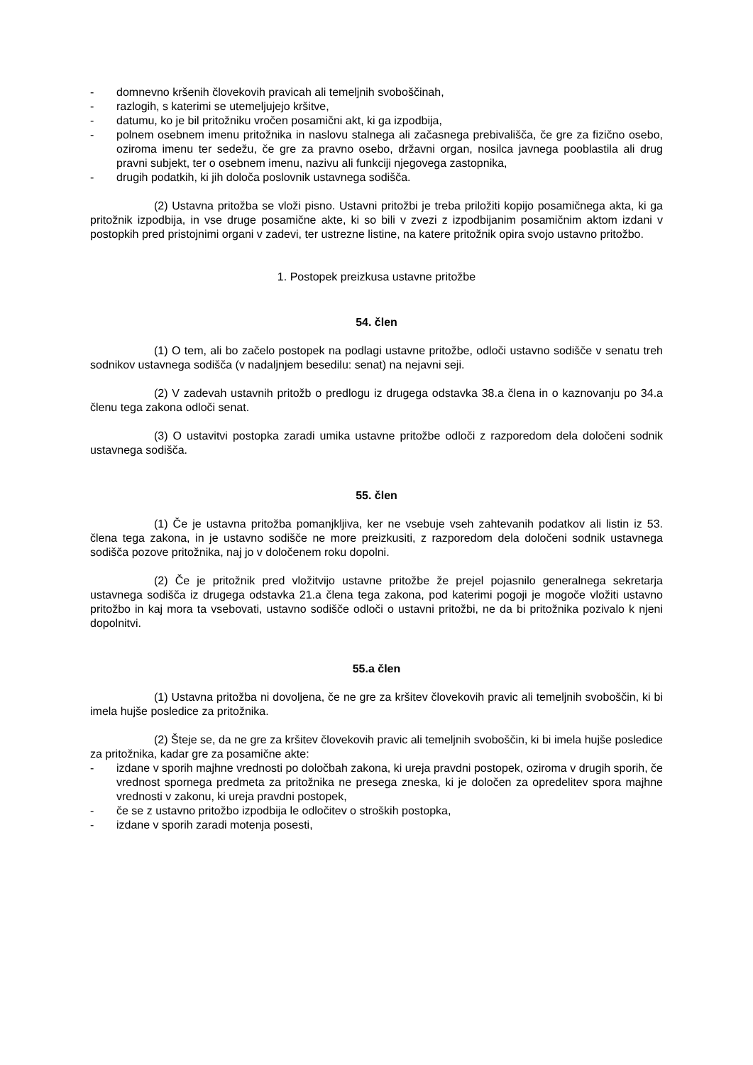- domnevno kršenih človekovih pravicah ali temeljnih svoboščinah,
- razlogih, s katerimi se utemeljujejo kršitve,
- datumu, ko je bil pritožniku vročen posamični akt, ki ga izpodbija,
- polnem osebnem imenu pritožnika in naslovu stalnega ali začasnega prebivališča, če gre za fizično osebo, oziroma imenu ter sedežu, če gre za pravno osebo, državni organ, nosilca javnega pooblastila ali drug pravni subjekt, ter o osebnem imenu, nazivu ali funkciji njegovega zastopnika,
- drugih podatkih, ki jih določa poslovnik ustavnega sodišča.
(2) Ustavna pritožba se vloži pisno. Ustavni pritožbi je treba priložiti kopijo posamičnega akta, ki ga pritožnik izpodbija, in vse druge posamične akte, ki so bili v zvezi z izpodbijanim posamičnim aktom izdani v postopkih pred pristojnimi organi v zadevi, ter ustrezne listine, na katere pritožnik opira svojo ustavno pritožbo.
1. Postopek preizkusa ustavne pritožbe
54. člen
(1) O tem, ali bo začelo postopek na podlagi ustavne pritožbe, odloči ustavno sodišče v senatu treh sodnikov ustavnega sodišča (v nadaljnjem besedilu: senat) na nejavni seji.
(2) V zadevah ustavnih pritožb o predlogu iz drugega odstavka 38.a člena in o kaznovanju po 34.a členu tega zakona odloči senat.
(3) O ustavitvi postopka zaradi umika ustavne pritožbe odloči z razporedom dela določeni sodnik ustavnega sodišča.
55. člen
(1) Če je ustavna pritožba pomanjkljiva, ker ne vsebuje vseh zahtevanih podatkov ali listin iz 53. člena tega zakona, in je ustavno sodišče ne more preizkusiti, z razporedom dela določeni sodnik ustavnega sodišča pozove pritožnika, naj jo v določenem roku dopolni.
(2) Če je pritožnik pred vložitvijo ustavne pritožbe že prejel pojasnilo generalnega sekretarja ustavnega sodišča iz drugega odstavka 21.a člena tega zakona, pod katerimi pogoji je mogoče vložiti ustavno pritožbo in kaj mora ta vsebovati, ustavno sodišče odloči o ustavni pritožbi, ne da bi pritožnika pozivalo k njeni dopolnitvi.
55.a člen
(1) Ustavna pritožba ni dovoljena, če ne gre za kršitev človekovih pravic ali temeljnih svoboščin, ki bi imela hujše posledice za pritožnika.
(2) Šteje se, da ne gre za kršitev človekovih pravic ali temeljnih svoboščin, ki bi imela hujše posledice za pritožnika, kadar gre za posamične akte:
- izdane v sporih majhne vrednosti po določbah zakona, ki ureja pravdni postopek, oziroma v drugih sporih, če vrednost spornega predmeta za pritožnika ne presega zneska, ki je določen za opredelitev spora majhne vrednosti v zakonu, ki ureja pravdni postopek,
- če se z ustavno pritožbo izpodbija le odločitev o stroških postopka,
- izdane v sporih zaradi motenja posesti,